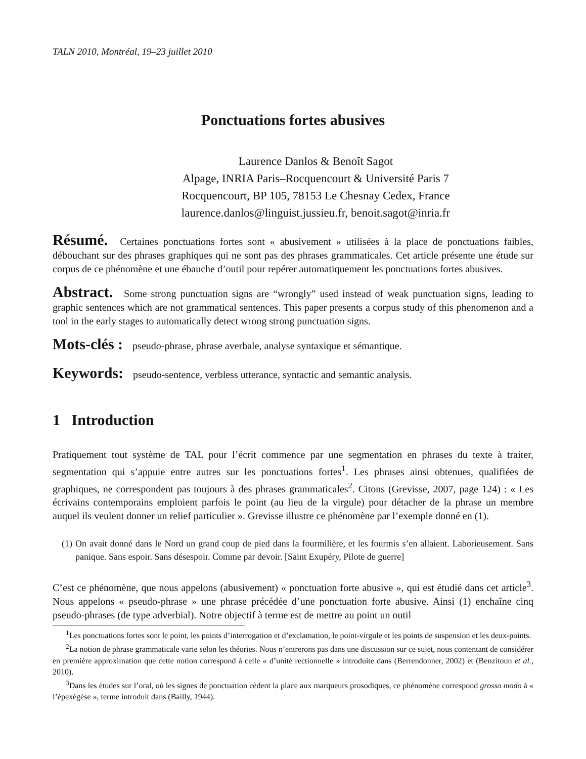TALN 2010, Montréal, 19–23 juillet 2010
Ponctuations fortes abusives
Laurence Danlos & Benoît Sagot
Alpage, INRIA Paris–Rocquencourt & Université Paris 7
Rocquencourt, BP 105, 78153 Le Chesnay Cedex, France
laurence.danlos@linguist.jussieu.fr, benoit.sagot@inria.fr
Résumé. Certaines ponctuations fortes sont « abusivement » utilisées à la place de ponctuations faibles, débouchant sur des phrases graphiques qui ne sont pas des phrases grammaticales. Cet article présente une étude sur corpus de ce phénomène et une ébauche d’outil pour repérer automatiquement les ponctuations fortes abusives.
Abstract. Some strong punctuation signs are “wrongly” used instead of weak punctuation signs, leading to graphic sentences which are not grammatical sentences. This paper presents a corpus study of this phenomenon and a tool in the early stages to automatically detect wrong strong punctuation signs.
Mots-clés : pseudo-phrase, phrase averbale, analyse syntaxique et sémantique.
Keywords: pseudo-sentence, verbless utterance, syntactic and semantic analysis.
1 Introduction
Pratiquement tout système de TAL pour l’écrit commence par une segmentation en phrases du texte à traiter, segmentation qui s’appuie entre autres sur les ponctuations fortes<sup>1</sup>. Les phrases ainsi obtenues, qualifiées de graphiques, ne correspondent pas toujours à des phrases grammaticales<sup>2</sup>. Citons (Grevisse, 2007, page 124) : « Les écrivains contemporains emploient parfois le point (au lieu de la virgule) pour détacher de la phrase un membre auquel ils veulent donner un relief particulier ». Grevisse illustre ce phénomène par l’exemple donné en (1).
(1) On avait donné dans le Nord un grand coup de pied dans la fourmilière, et les fourmis s’en allaient. Laborieusement. Sans panique. Sans espoir. Sans désespoir. Comme par devoir. [Saint Exupéry, Pilote de guerre]
C’est ce phénomène, que nous appelons (abusivement) « ponctuation forte abusive », qui est étudié dans cet article<sup>3</sup>. Nous appelons « pseudo-phrase » une phrase précédée d’une ponctuation forte abusive. Ainsi (1) enchaîne cinq pseudo-phrases (de type adverbial). Notre objectif à terme est de mettre au point un outil
<sup>1</sup> Les ponctuations fortes sont le point, les points d’interrogation et d’exclamation, le point-virgule et les points de suspension et les deux-points.
<sup>2</sup> La notion de phrase grammaticale varie selon les théories. Nous n’entrerons pas dans une discussion sur ce sujet, nous contentant de considérer en première approximation que cette notion correspond à celle « d’unité rectionnelle » introduite dans (Berrendonner, 2002) et (Benzitoun et al., 2010).
<sup>3</sup> Dans les études sur l’oral, où les signes de ponctuation cèdent la place aux marqueurs prosodiques, ce phénomène correspond grosso modo à « l’épexégèse », terme introduit dans (Bailly, 1944).